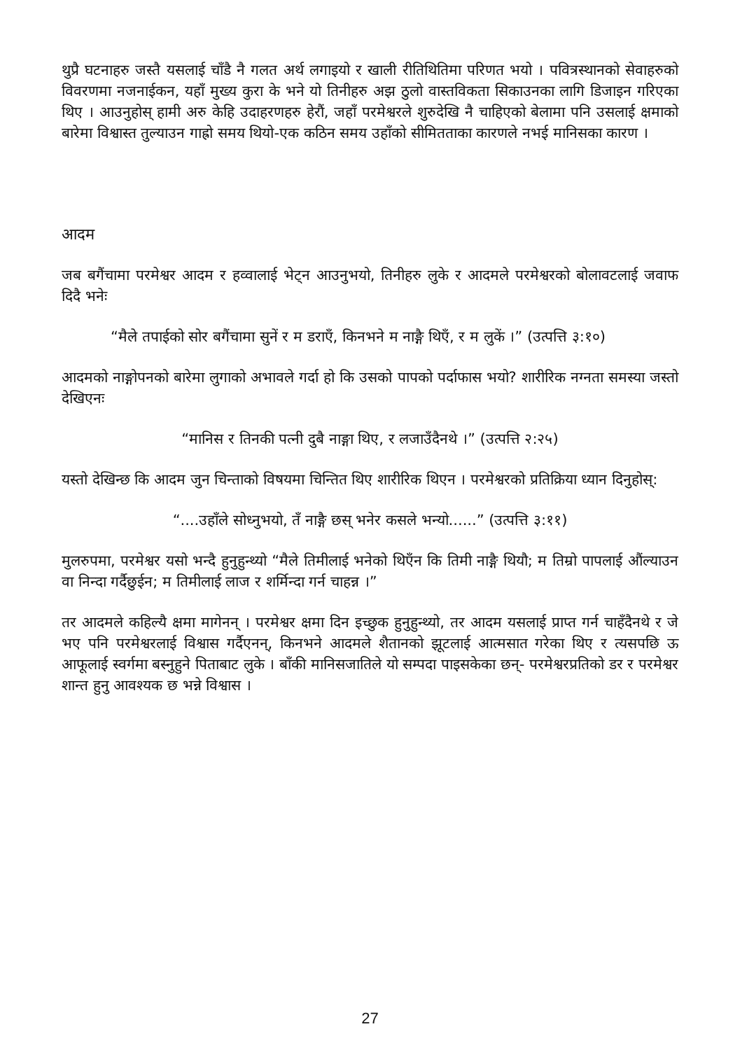थुप्रै घटनाहरु जस्तै यसलाई चाँडै नै गलत अर्थ लगाइयो र खाली रीतिथितिमा परिणत भयो । पवित्रस्थानको सेवाहरुको विवरणमा नजनाईकन, यहाँ मुख्य कुरा के भने यो तिनीहरु अझ ठुलो वास्तविकता सिकाउनका लागि डिजाइन गरिएका थिए । आउनुहोस् हामी अरु केहि उदाहरणहरु हेरौं, जहाँ परमेश्वरले शुरुदेखि नै चाहिएको बेलामा पनि उसलाई क्षमाको बारेमा विश्वास्त तुल्याउन गाह्रो समय थियो-एक कठिन समय उहाँको सीमितताका कारणले नभई मानिसका कारण ।
आदम
जब बगैंचामा परमेश्वर आदम र हव्वालाई भेट्न आउनुभयो, तिनीहरु लुके र आदमले परमेश्वरको बोलावटलाई जवाफ दिदै भनेः
“मैले तपाईको सोर बगैंचामा सुनें र म डराएँ, किनभने म नाङ्गै थिएँ, र म लुकें ।” (उत्पत्ति ३:१०)
आदमको नाङ्गोपनको बारेमा लुगाको अभावले गर्दा हो कि उसको पापको पर्दाफास भयो? शारीरिक नग्नता समस्या जस्तो देखिएनः
“मानिस र तिनकी पत्नी दुबै नाङ्गा थिए, र लजाउँदैनथे ।” (उत्पत्ति २:२५)
यस्तो देखिन्छ कि आदम जुन चिन्ताको विषयमा चिन्तित थिए शारीरिक थिएन । परमेश्वरको प्रतिक्रिया ध्यान दिनुहोस्:
“....उहाँले सोध्नुभयो, तँ नाङ्गै छस् भनेर कसले भन्यो......” (उत्पत्ति ३:११)
मुलरुपमा, परमेश्वर यसो भन्दै हुनुहुन्थ्यो “मैले तिमीलाई भनेको थिएँन कि तिमी नाङ्गै थियौ; म तिम्रो पापलाई औंल्याउन वा निन्दा गर्दैछुईन; म तिमीलाई लाज र शर्मिन्दा गर्न चाहन्न ।”
तर आदमले कहिल्यै क्षमा मागेनन् । परमेश्वर क्षमा दिन इच्छुक हुनुहुन्थ्यो, तर आदम यसलाई प्राप्त गर्न चाहँदैनथे र जे भए पनि परमेश्वरलाई विश्वास गर्दैएनन्, किनभने आदमले शैतानको झूटलाई आत्मसात गरेका थिए र त्यसपछि ऊ आफूलाई स्वर्गमा बस्नुहुने पिताबाट लुके । बाँकी मानिसजातिले यो सम्पदा पाइसकेका छन्- परमेश्वरप्रतिको डर र परमेश्वर शान्त हुनु आवश्यक छ भन्ने विश्वास ।
27